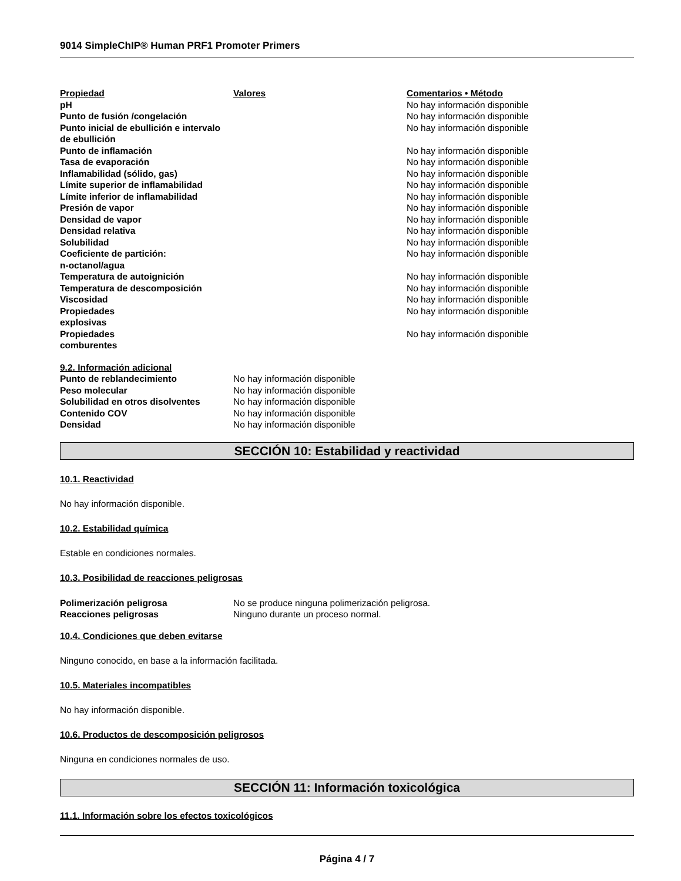9014 SimpleChIP® Human PRF1 Promoter Primers
| Propiedad | Valores | Comentarios • Método |
| --- | --- | --- |
| pH | | No hay información disponible |
| Punto de fusión /congelación | | No hay información disponible |
| Punto inicial de ebullición e intervalo de ebullición | | No hay información disponible |
| Punto de inflamación | | No hay información disponible |
| Tasa de evaporación | | No hay información disponible |
| Inflamabilidad (sólido, gas) | | No hay información disponible |
| Límite superior de inflamabilidad | | No hay información disponible |
| Límite inferior de inflamabilidad | | No hay información disponible |
| Presión de vapor | | No hay información disponible |
| Densidad de vapor | | No hay información disponible |
| Densidad relativa | | No hay información disponible |
| Solubilidad | | No hay información disponible |
| Coeficiente de partición: n-octanol/agua | | No hay información disponible |
| Temperatura de autoignición | | No hay información disponible |
| Temperatura de descomposición | | No hay información disponible |
| Viscosidad | | No hay información disponible |
| Propiedades explosivas | | No hay información disponible |
| Propiedades comburentes | | No hay información disponible |
| 9.2. Información adicional | |
| --- | --- |
| Punto de reblandecimiento | No hay información disponible |
| Peso molecular | No hay información disponible |
| Solubilidad en otros disolventes | No hay información disponible |
| Contenido COV | No hay información disponible |
| Densidad | No hay información disponible |
SECCIÓN 10: Estabilidad y reactividad
10.1. Reactividad
No hay información disponible.
10.2. Estabilidad química
Estable en condiciones normales.
10.3. Posibilidad de reacciones peligrosas
| Polimerización peligrosa | No se produce ninguna polimerización peligrosa. |
| Reacciones peligrosas | Ninguno durante un proceso normal. |
10.4. Condiciones que deben evitarse
Ninguno conocido, en base a la información facilitada.
10.5. Materiales incompatibles
No hay información disponible.
10.6. Productos de descomposición peligrosos
Ninguna en condiciones normales de uso.
SECCIÓN 11: Información toxicológica
11.1. Información sobre los efectos toxicológicos
Página 4 / 7